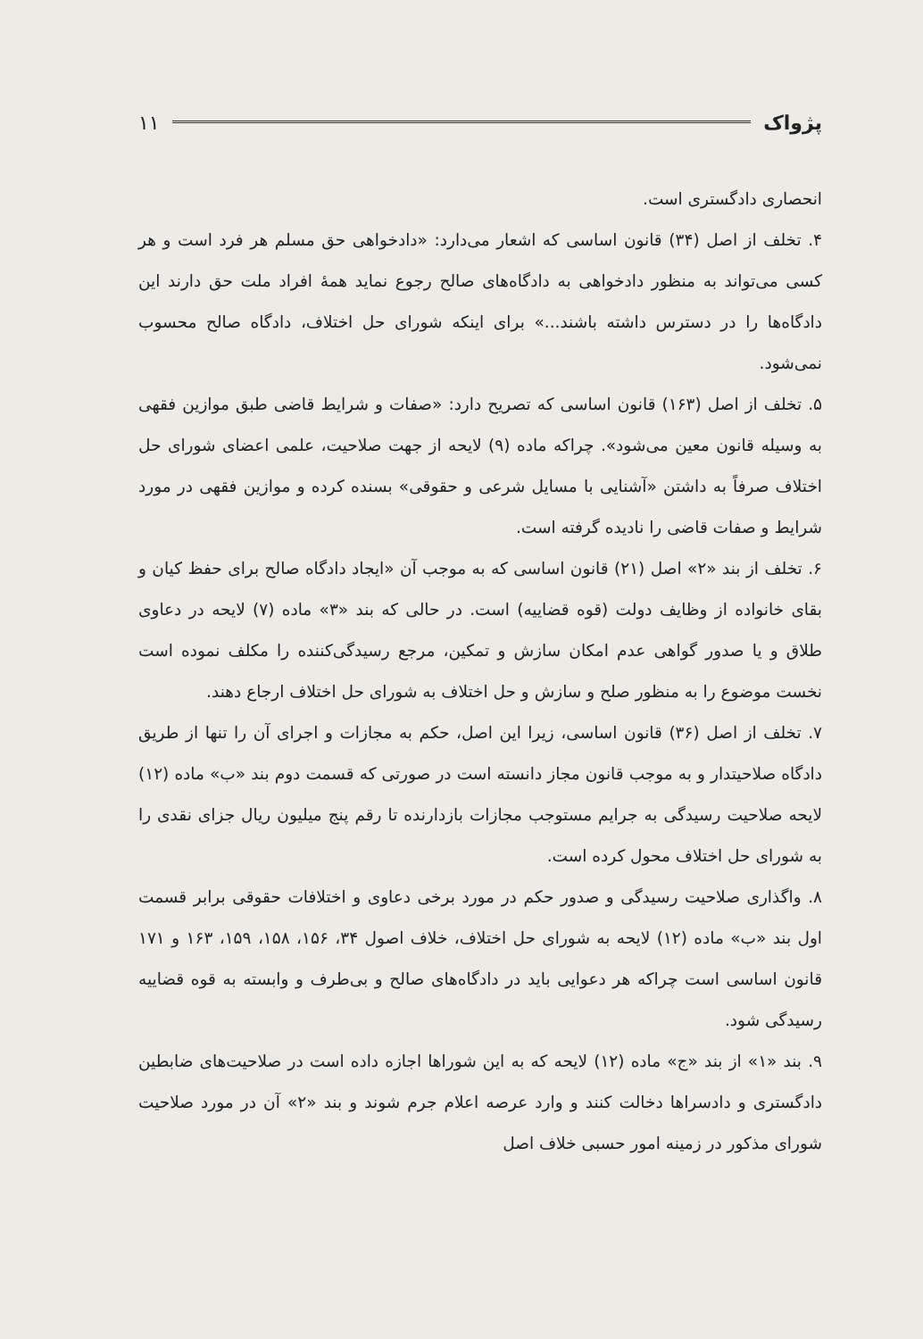پژواک ۱۱
انحصاری دادگستری است.
۴. تخلف از اصل (۳۴) قانون اساسی که اشعار می‌دارد: «دادخواهی حق مسلم هر فرد است و هر کسی می‌تواند به منظور دادخواهی به دادگاه‌های صالح رجوع نماید همهٔ افراد ملت حق دارند این دادگاه‌ها را در دسترس داشته باشند...» برای اینکه شورای حل اختلاف، دادگاه صالح محسوب نمی‌شود.
۵. تخلف از اصل (۱۶۳) قانون اساسی که تصریح دارد: «صفات و شرایط قاضی طبق موازین فقهی به وسیله قانون معین می‌شود». چراکه ماده (۹) لایحه از جهت صلاحیت، علمی اعضای شورای حل اختلاف صرفاً به داشتن «آشنایی با مسایل شرعی و حقوقی» بسنده کرده و موازین فقهی در مورد شرایط و صفات قاضی را نادیده گرفته است.
۶. تخلف از بند «۲» اصل (۲۱) قانون اساسی که به موجب آن «ایجاد دادگاه صالح برای حفظ کیان و بقای خانواده از وظایف دولت (قوه قضاییه) است. در حالی که بند «۳» ماده (۷) لایحه در دعاوی طلاق و یا صدور گواهی عدم امکان سازش و تمکین، مرجع رسیدگی‌کننده را مکلف نموده است نخست موضوع را به منظور صلح و سازش و حل اختلاف به شورای حل اختلاف ارجاع دهند.
۷. تخلف از اصل (۳۶) قانون اساسی، زیرا این اصل، حکم به مجازات و اجرای آن را تنها از طریق دادگاه صلاحیتدار و به موجب قانون مجاز دانسته است در صورتی که قسمت دوم بند «ب» ماده (۱۲) لایحه صلاحیت رسیدگی به جرایم مستوجب مجازات بازدارنده تا رقم پنج میلیون ریال جزای نقدی را به شورای حل اختلاف محول کرده است.
۸. واگذاری صلاحیت رسیدگی و صدور حکم در مورد برخی دعاوی و اختلافات حقوقی برابر قسمت اول بند «ب» ماده (۱۲) لایحه به شورای حل اختلاف، خلاف اصول ۳۴، ۱۵۶، ۱۵۸، ۱۵۹، ۱۶۳ و ۱۷۱ قانون اساسی است چراکه هر دعوایی باید در دادگاه‌های صالح و بی‌طرف و وابسته به قوه قضاییه رسیدگی شود.
۹. بند «۱» از بند «ج» ماده (۱۲) لایحه که به این شوراها اجازه داده است در صلاحیت‌های ضابطین دادگستری و دادسراها دخالت کنند و وارد عرصه اعلام جرم شوند و بند «۲» آن در مورد صلاحیت شورای مذکور در زمینه امور حسبی خلاف اصل